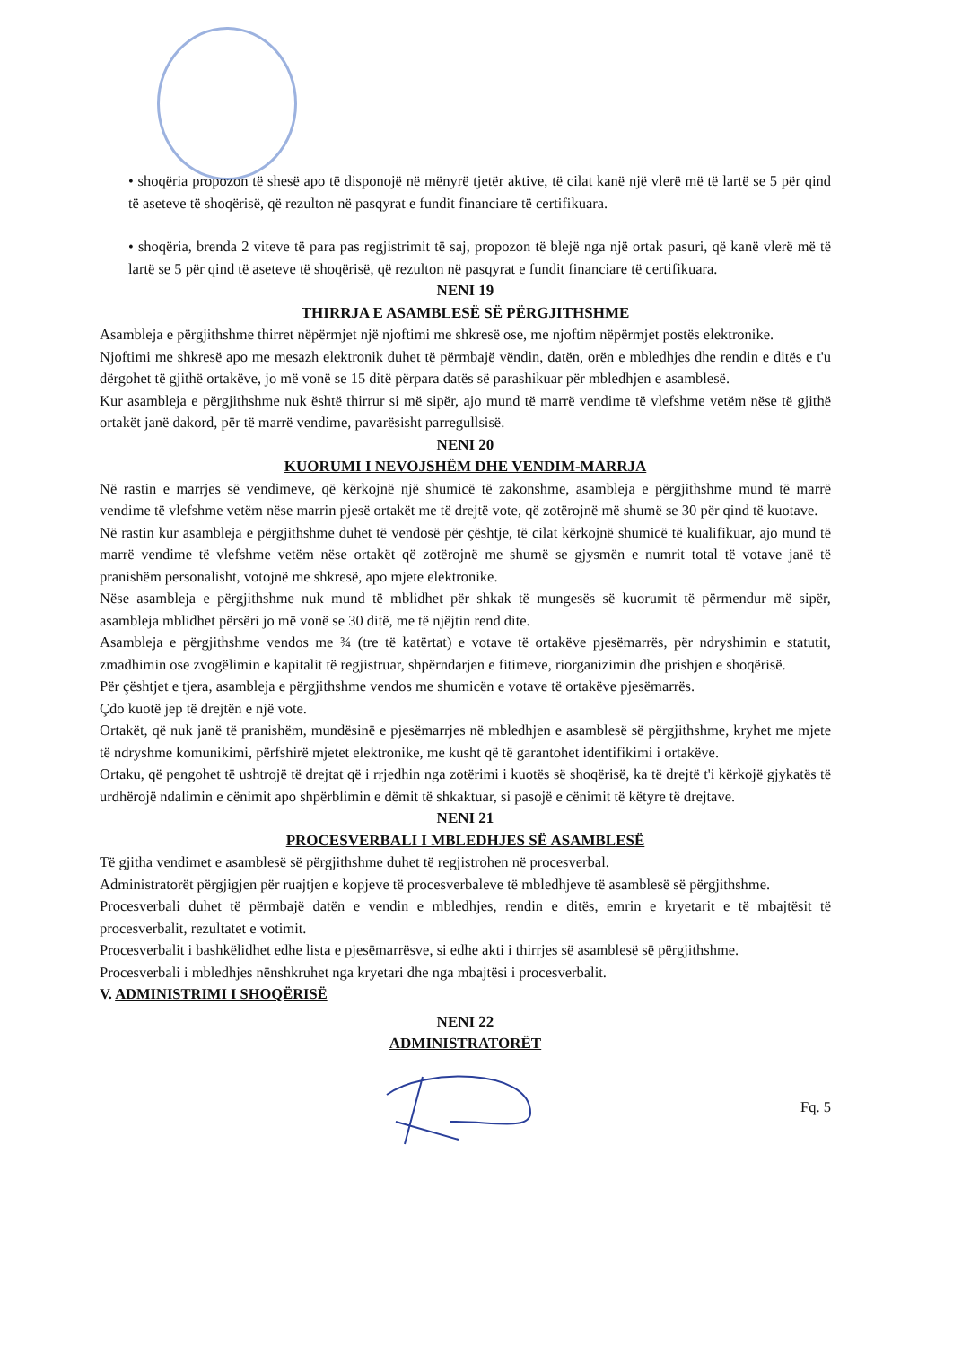• shoqëria propozon të shesë apo të disponojë në mënyrë tjetër aktive, të cilat kanë një vlerë më të lartë se 5 për qind të aseteve të shoqërisë, që rezulton në pasqyrat e fundit financiare të certifikuara.
• shoqëria, brenda 2 viteve të para pas regjistrimit të saj, propozon të blejë nga një ortak pasuri, që kanë vlerë më të lartë se 5 për qind të aseteve të shoqërisë, që rezulton në pasqyrat e fundit financiare të certifikuara.
NENI 19
THIRRJA E ASAMBLESË SË PËRGJITHSHME
Asambleja e përgjithshme thirret nëpërmjet një njoftimi me shkresë ose, me njoftim nëpërmjet postës elektronike.
Njoftimi me shkresë apo me mesazh elektronik duhet të përmbajë vëndin, datën, orën e mbledhjes dhe rendin e ditës e t'u dërgohet të gjithë ortakëve, jo më vonë se 15 ditë përpara datës së parashikuar për mbledhjen e asamblesë.
Kur asambleja e përgjithshme nuk është thirrur si më sipër, ajo mund të marrë vendime të vlefshme vetëm nëse të gjithë ortakët janë dakord, për të marrë vendime, pavarësisht parregullsisë.
NENI 20
KUORUMI I NEVOJSHËM DHE VENDIM-MARRJA
Në rastin e marrjes së vendimeve, që kërkojnë një shumicë të zakonshme, asambleja e përgjithshme mund të marrë vendime të vlefshme vetëm nëse marrin pjesë ortakët me të drejtë vote, që zotërojnë më shumë se 30 për qind të kuotave.
Në rastin kur asambleja e përgjithshme duhet të vendosë për çështje, të cilat kërkojnë shumicë të kualifikuar, ajo mund të marrë vendime të vlefshme vetëm nëse ortakët që zotërojnë me shumë se gjysmën e numrit total të votave janë të pranishëm personalisht, votojnë me shkresë, apo mjete elektronike.
Nëse asambleja e përgjithshme nuk mund të mblidhet për shkak të mungesës së kuorumit të përmendur më sipër, asambleja mblidhet përsëri jo më vonë se 30 ditë, me të njëjtin rend dite.
Asambleja e përgjithshme vendos me ¾ (tre të katërtat) e votave të ortakëve pjesëmarrës, për ndryshimin e statutit, zmadhimin ose zvogëlimin e kapitalit të regjistruar, shpërndarjen e fitimeve, riorganizimin dhe prishjen e shoqërisë.
Për çështjet e tjera, asambleja e përgjithshme vendos me shumicën e votave të ortakëve pjesëmarrës.
Çdo kuotë jep të drejtën e një vote.
Ortakët, që nuk janë të pranishëm, mundësinë e pjesëmarrjes në mbledhjen e asamblesë së përgjithshme, kryhet me mjete të ndryshme komunikimi, përfshirë mjetet elektronike, me kusht që të garantohet identifikimi i ortakëve.
Ortaku, që pengohet të ushtrojë të drejtat që i rrjedhin nga zotërimi i kuotës së shoqërisë, ka të drejtë t'i kërkojë gjykatës të urdhërojë ndalimin e cënimit apo shpërblimin e dëmit të shkaktuar, si pasojë e cënimit të këtyre të drejtave.
NENI 21
PROCESVERBALI I MBLEDHJES SË ASAMBLESË
Të gjitha vendimet e asamblesë së përgjithshme duhet të regjistrohen në procesverbal.
Administratorët përgjigjen për ruajtjen e kopjeve të procesverbaleve të mbledhjeve të asamblesë së përgjithshme.
Procesverbali duhet të përmbajë datën e vendin e mbledhjes, rendin e ditës, emrin e kryetarit e të mbajtësit të procesverbalit, rezultatet e votimit.
Procesverbalit i bashkëlidhet edhe lista e pjesëmarrësve, si edhe akti i thirrjes së asamblesë së përgjithshme.
Procesverbali i mbledhjes nënshkruhet nga kryetari dhe nga mbajtësi i procesverbalit.
V. ADMINISTRIMI I SHOQËRISË
NENI 22
ADMINISTRATORËT
Fq. 5